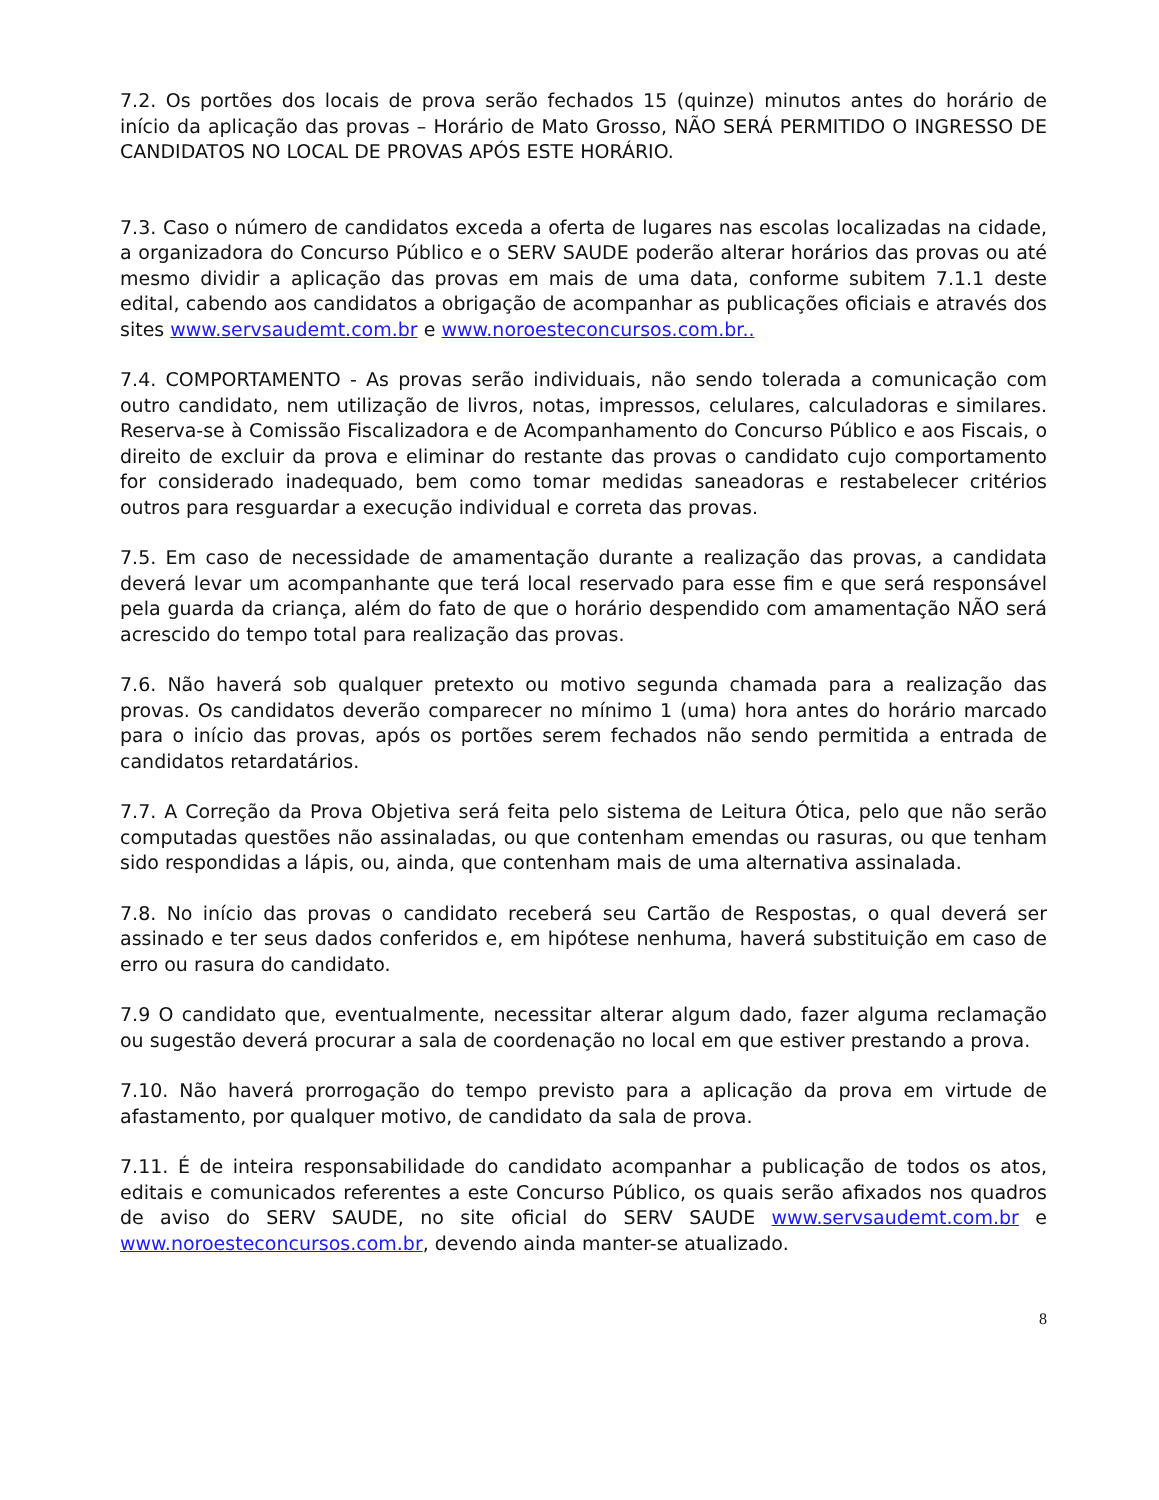7.2. Os portões dos locais de prova serão fechados 15 (quinze) minutos antes do horário de início da aplicação das provas – Horário de Mato Grosso, NÃO SERÁ PERMITIDO O INGRESSO DE CANDIDATOS NO LOCAL DE PROVAS APÓS ESTE HORÁRIO.
7.3. Caso o número de candidatos exceda a oferta de lugares nas escolas localizadas na cidade, a organizadora do Concurso Público e o SERV SAUDE poderão alterar horários das provas ou até mesmo dividir a aplicação das provas em mais de uma data, conforme subitem 7.1.1 deste edital, cabendo aos candidatos a obrigação de acompanhar as publicações oficiais e através dos sites www.servsaudemt.com.br e www.noroesteconcursos.com.br..
7.4. COMPORTAMENTO - As provas serão individuais, não sendo tolerada a comunicação com outro candidato, nem utilização de livros, notas, impressos, celulares, calculadoras e similares. Reserva-se à Comissão Fiscalizadora e de Acompanhamento do Concurso Público e aos Fiscais, o direito de excluir da prova e eliminar do restante das provas o candidato cujo comportamento for considerado inadequado, bem como tomar medidas saneadoras e restabelecer critérios outros para resguardar a execução individual e correta das provas.
7.5. Em caso de necessidade de amamentação durante a realização das provas, a candidata deverá levar um acompanhante que terá local reservado para esse fim e que será responsável pela guarda da criança, além do fato de que o horário despendido com amamentação NÃO será acrescido do tempo total para realização das provas.
7.6. Não haverá sob qualquer pretexto ou motivo segunda chamada para a realização das provas. Os candidatos deverão comparecer no mínimo 1 (uma) hora antes do horário marcado para o início das provas, após os portões serem fechados não sendo permitida a entrada de candidatos retardatários.
7.7. A Correção da Prova Objetiva será feita pelo sistema de Leitura Ótica, pelo que não serão computadas questões não assinaladas, ou que contenham emendas ou rasuras, ou que tenham sido respondidas a lápis, ou, ainda, que contenham mais de uma alternativa assinalada.
7.8. No início das provas o candidato receberá seu Cartão de Respostas, o qual deverá ser assinado e ter seus dados conferidos e, em hipótese nenhuma, haverá substituição em caso de erro ou rasura do candidato.
7.9 O candidato que, eventualmente, necessitar alterar algum dado, fazer alguma reclamação ou sugestão deverá procurar a sala de coordenação no local em que estiver prestando a prova.
7.10. Não haverá prorrogação do tempo previsto para a aplicação da prova em virtude de afastamento, por qualquer motivo, de candidato da sala de prova.
7.11. É de inteira responsabilidade do candidato acompanhar a publicação de todos os atos, editais e comunicados referentes a este Concurso Público, os quais serão afixados nos quadros de aviso do SERV SAUDE, no site oficial do SERV SAUDE www.servsaudemt.com.br e www.noroesteconcursos.com.br, devendo ainda manter-se atualizado.
8